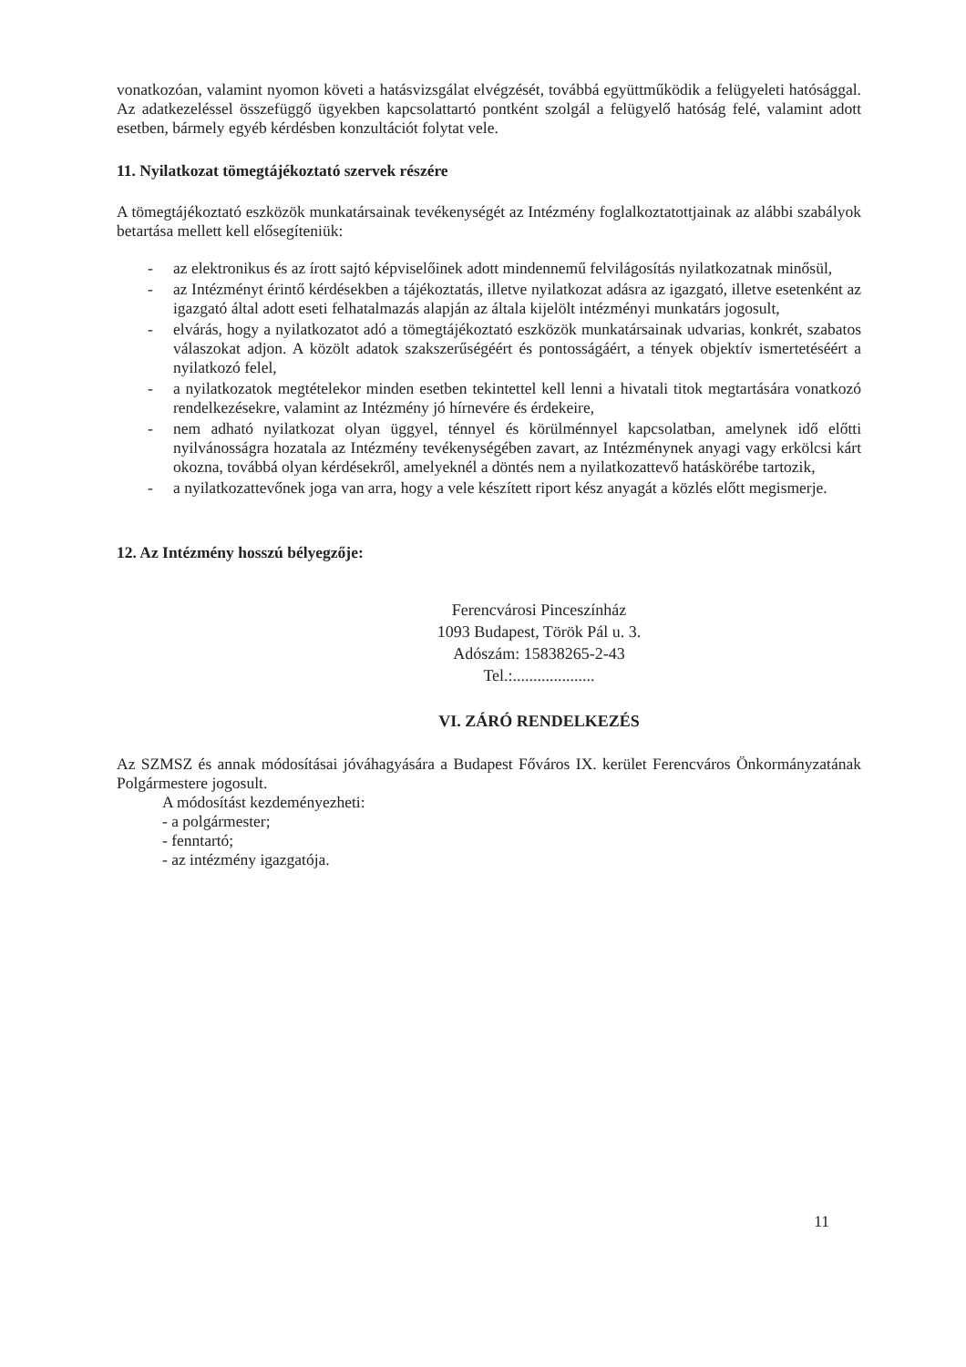vonatkozóan, valamint nyomon követi a hatásvizsgálat elvégzését, továbbá együttműködik a felügyeleti hatósággal. Az adatkezeléssel összefüggő ügyekben kapcsolattartó pontként szolgál a felügyelő hatóság felé, valamint adott esetben, bármely egyéb kérdésben konzultációt folytat vele.
11. Nyilatkozat tömegtájékoztató szervek részére
A tömegtájékoztató eszközök munkatársainak tevékenységét az Intézmény foglalkoztatottjainak az alábbi szabályok betartása mellett kell elősegíteniük:
- az elektronikus és az írott sajtó képviselőinek adott mindennemű felvilágosítás nyilatkozatnak minősül,
- az Intézményt érintő kérdésekben a tájékoztatás, illetve nyilatkozat adásra az igazgató, illetve esetenként az igazgató által adott eseti felhatalmazás alapján az általa kijelölt intézményi munkatárs jogosult,
- elvárás, hogy a nyilatkozatot adó a tömegtájékoztató eszközök munkatársainak udvarias, konkrét, szabatos válaszokat adjon. A közölt adatok szakszerűségéért és pontosságáért, a tények objektív ismertetéséért a nyilatkozó felel,
- a nyilatkozatok megtételekor minden esetben tekintettel kell lenni a hivatali titok megtartására vonatkozó rendelkezésekre, valamint az Intézmény jó hírnevére és érdekeire,
- nem adható nyilatkozat olyan üggyel, ténnyel és körülménnyel kapcsolatban, amelynek idő előtti nyilvánosságra hozatala az Intézmény tevékenységében zavart, az Intézménynek anyagi vagy erkölcsi kárt okozna, továbbá olyan kérdésekről, amelyeknél a döntés nem a nyilatkozattevő hatáskörébe tartozik,
- a nyilatkozattevőnek joga van arra, hogy a vele készített riport kész anyagát a közlés előtt megismerje.
12. Az Intézmény hosszú bélyegzője:
Ferencvárosi Pinceszínház
1093 Budapest, Török Pál u. 3.
Adószám: 15838265-2-43
Tel.:....................
VI. ZÁRÓ RENDELKEZÉS
Az SZMSZ és annak módosításai jóváhagyására a Budapest Főváros IX. kerület Ferencváros Önkormányzatának Polgármestere jogosult.
A módosítást kezdeményezheti:
- a polgármester;
- fenntartó;
- az intézmény igazgatója.
11